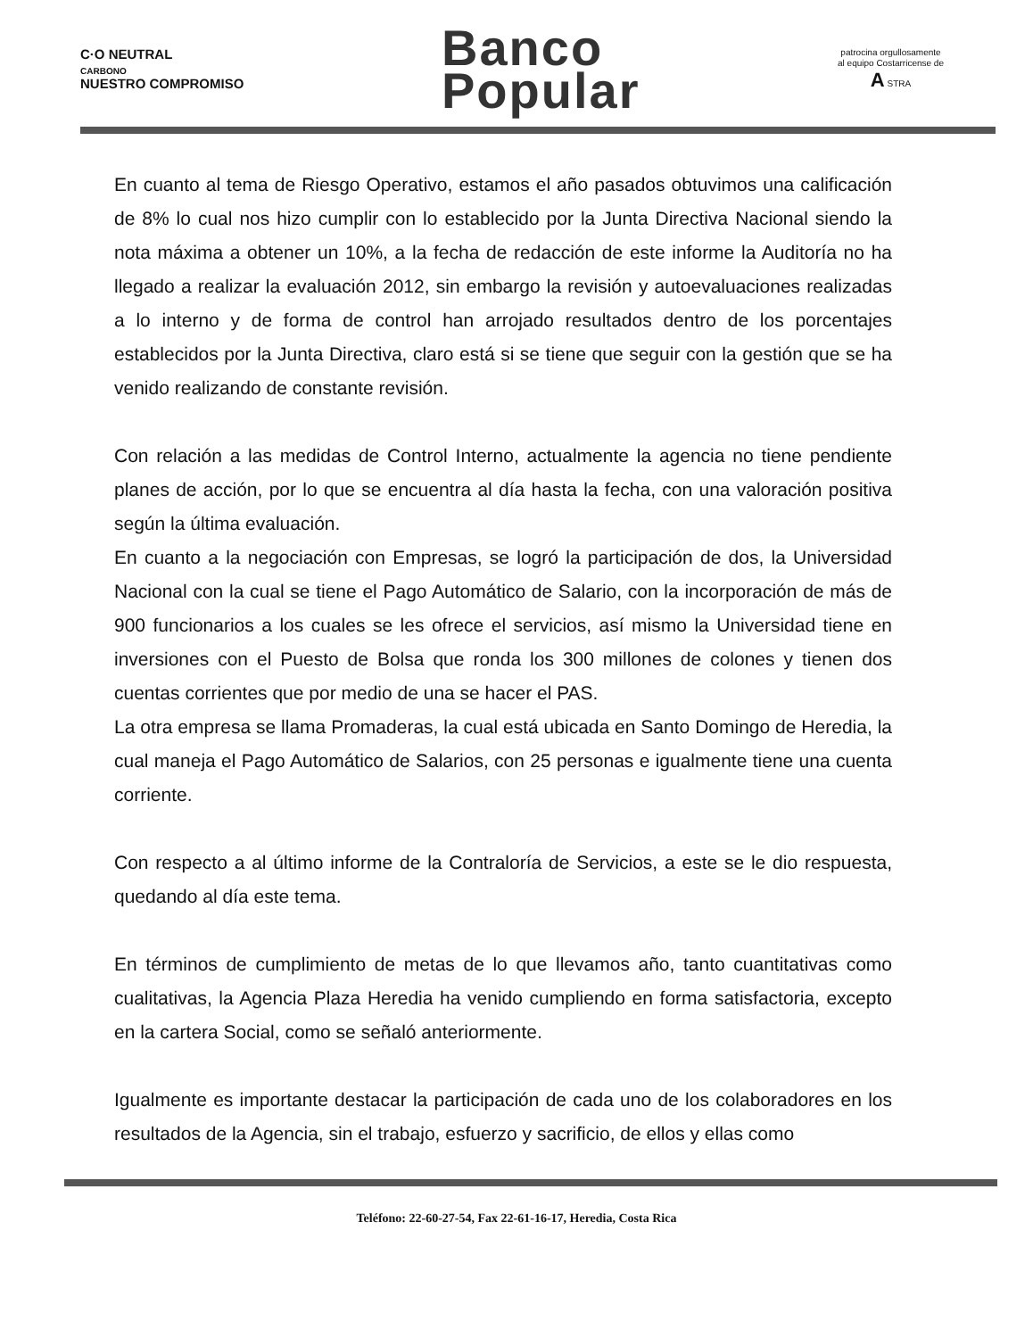C·O NEUTRAL
CARBONO
NUESTRO COMPROMISO
Banco
Popular
patrocina orgullosamente
al equipo Costarricense de
A STRA
En cuanto al tema de Riesgo Operativo, estamos el año pasados obtuvimos una calificación de 8% lo cual nos hizo cumplir con lo establecido por la Junta Directiva Nacional siendo la nota máxima a obtener un 10%, a la fecha de redacción de este informe la Auditoría no ha llegado a realizar la evaluación 2012, sin embargo la revisión y autoevaluaciones realizadas a lo interno y de forma de control han arrojado resultados dentro de los porcentajes establecidos por la Junta Directiva, claro está si se tiene que seguir con la gestión que se ha venido realizando de constante revisión.
Con relación a las medidas de Control Interno, actualmente la agencia no tiene pendiente planes de acción, por lo que se encuentra al día hasta la fecha, con una valoración positiva según la última evaluación.
En cuanto a la negociación con Empresas, se logró la participación de dos, la Universidad Nacional con la cual se tiene el Pago Automático de Salario, con la incorporación de más de 900 funcionarios a los cuales se les ofrece el servicios, así mismo la Universidad tiene en inversiones con el Puesto de Bolsa que ronda los 300 millones de colones y tienen dos cuentas corrientes que por medio de una se hacer el PAS.
La otra empresa se llama Promaderas, la cual está ubicada en Santo Domingo de Heredia, la cual maneja el Pago Automático de Salarios, con 25 personas e igualmente tiene una cuenta corriente.
Con respecto a al último informe de la Contraloría de Servicios, a este se le dio respuesta, quedando al día este tema.
En términos de cumplimiento de metas de lo que llevamos año, tanto cuantitativas como cualitativas, la Agencia Plaza Heredia ha venido cumpliendo en forma satisfactoria, excepto en la cartera Social, como se señaló anteriormente.
Igualmente es importante destacar la participación de cada uno de los colaboradores en los resultados de la Agencia, sin el trabajo, esfuerzo y sacrificio, de ellos y ellas como
Teléfono: 22-60-27-54, Fax 22-61-16-17, Heredia, Costa Rica